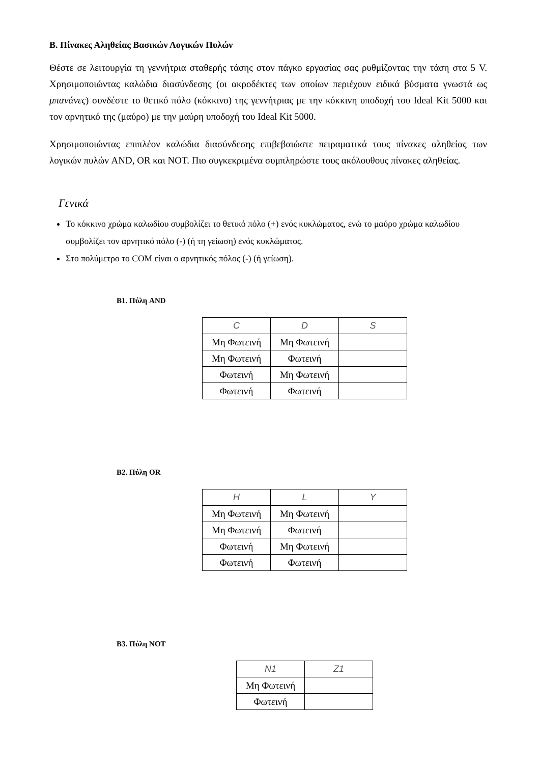Β. Πίνακες Αληθείας Βασικών Λογικών Πυλών
Θέστε σε λειτουργία τη γεννήτρια σταθερής τάσης στον πάγκο εργασίας σας ρυθμίζοντας την τάση στα 5 V. Χρησιμοποιώντας καλώδια διασύνδεσης (οι ακροδέκτες των οποίων περιέχουν ειδικά βύσματα γνωστά ως μπανάνες) συνδέστε το θετικό πόλο (κόκκινο) της γεννήτριας με την κόκκινη υποδοχή του Ideal Kit 5000 και τον αρνητικό της (μαύρο) με την μαύρη υποδοχή του Ideal Kit 5000.
Χρησιμοποιώντας επιπλέον καλώδια διασύνδεσης επιβεβαιώστε πειραματικά τους πίνακες αληθείας των λογικών πυλών AND, OR και NOT. Πιο συγκεκριμένα συμπληρώστε τους ακόλουθους πίνακες αληθείας.
Γενικά
Το κόκκινο χρώμα καλωδίου συμβολίζει το θετικό πόλο (+) ενός κυκλώματος, ενώ το μαύρο χρώμα καλωδίου συμβολίζει τον αρνητικό πόλο (-) (ή τη γείωση) ενός κυκλώματος.
Στο πολύμετρο το COM είναι ο αρνητικός πόλος (-) (ή γείωση).
Β1. Πύλη AND
| C | D | S |
| --- | --- | --- |
| Μη Φωτεινή | Μη Φωτεινή | |
| Μη Φωτεινή | Φωτεινή | |
| Φωτεινή | Μη Φωτεινή | |
| Φωτεινή | Φωτεινή | |
Β2. Πύλη OR
| H | L | Y |
| --- | --- | --- |
| Μη Φωτεινή | Μη Φωτεινή | |
| Μη Φωτεινή | Φωτεινή | |
| Φωτεινή | Μη Φωτεινή | |
| Φωτεινή | Φωτεινή | |
Β3. Πύλη NOT
| N1 | Z1 |
| --- | --- |
| Μη Φωτεινή | |
| Φωτεινή | |